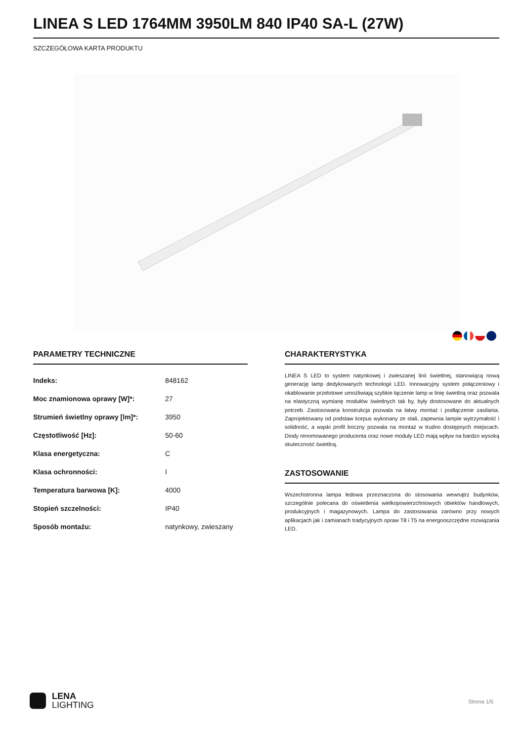LINEA S LED 1764MM 3950LM 840 IP40 SA-L (27W)
SZCZEGÓŁOWA KARTA PRODUKTU
PARAMETRY TECHNICZNE
| Indeks: | 848162 |
| Moc znamionowa oprawy [W]*: | 27 |
| Strumień świetlny oprawy [lm]*: | 3950 |
| Częstotliwość [Hz]: | 50-60 |
| Klasa energetyczna: | C |
| Klasa ochronności: | I |
| Temperatura barwowa [K]: | 4000 |
| Stopień szczelności: | IP40 |
| Sposób montażu: | natynkowy, zwieszany |
CHARAKTERYSTYKA
LINEA S LED to system natynkowej i zwieszanej linii świetlnej, stanowiącą nową generację lamp dedykowanych technologii LED. Innowacyjny system połączeniowy i okablowanie przelotowe umożliwiają szybkie łączenie lamp w linię świetlną oraz pozwala na elastyczną wymianę modułów świetlnych tak by, były dostosowane do aktualnych potrzeb. Zastosowana konstrukcja pozwala na łatwy montaż i podłączenie zasilania. Zaprojektowany od podstaw korpus wykonany ze stali, zapewnia lampie wytrzymałość i solidność, a wąski profil boczny pozwala na montaż w trudno dostępnych miejscach. Diody renomowanego producenta oraz nowe moduły LED mają wpływ na bardzo wysoką skuteczność świetlną.
ZASTOSOWANIE
Wszechstronna lampa ledowa przeznaczona do stosowania wewnątrz budynków, szczególnie polecana do oświetlenia wielkopowierzchniowych obiektów handlowych, produkcyjnych i magazynowych. Lampa do zastosowania zarówno przy nowych aplikacjach jak i zamianach tradycyjnych opraw T8 i T5 na energooszczędne rozwiązania LED.
LENA
LIGHTING
Strona 1/5